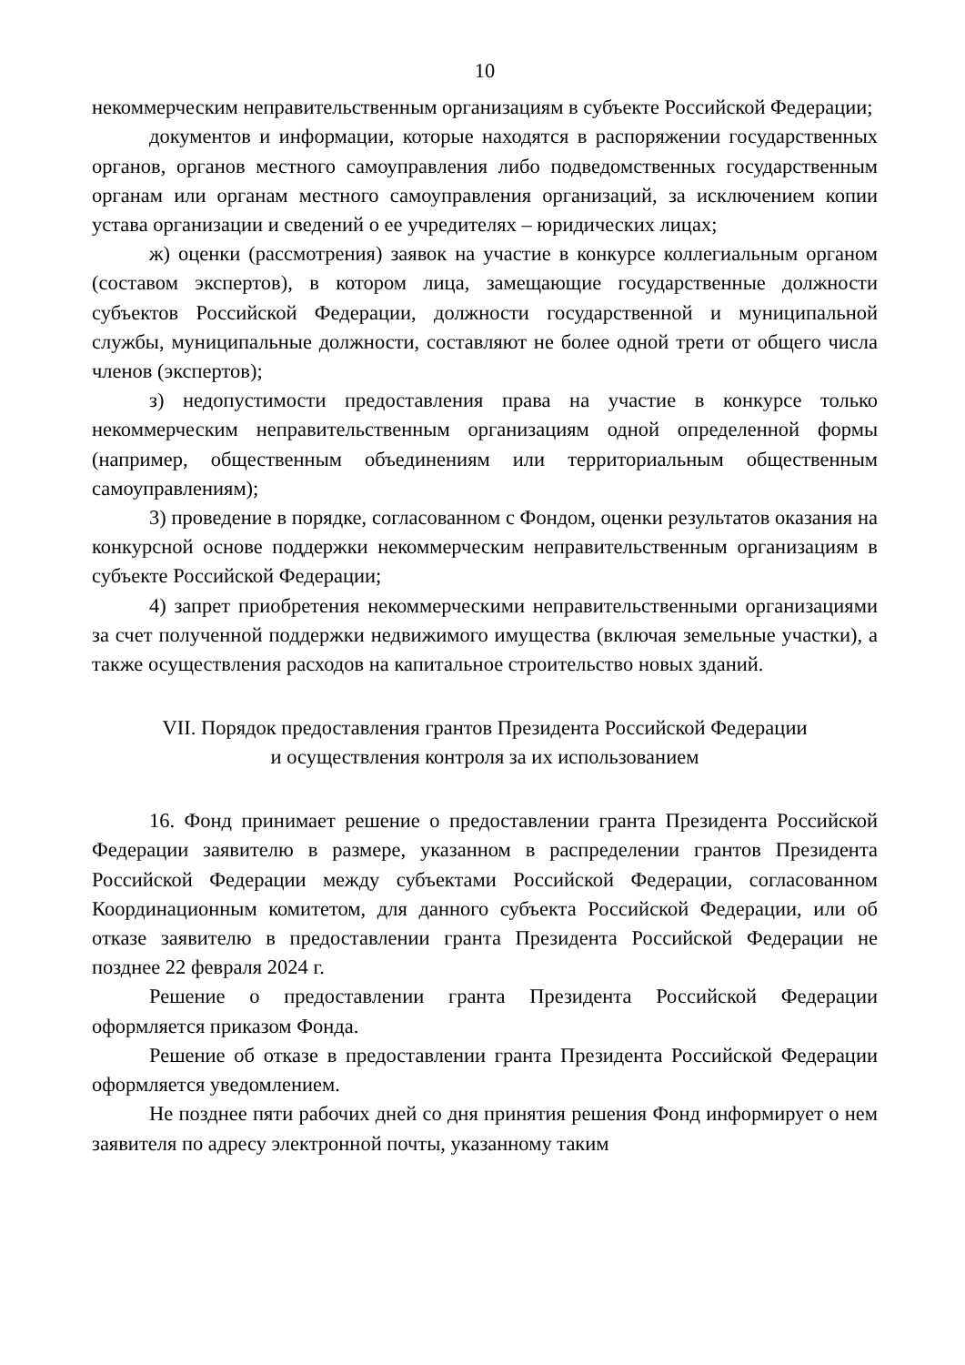10
некоммерческим неправительственным организациям в субъекте Российской Федерации;
документов и информации, которые находятся в распоряжении государственных органов, органов местного самоуправления либо подведомственных государственным органам или органам местного самоуправления организаций, за исключением копии устава организации и сведений о ее учредителях – юридических лицах;
ж) оценки (рассмотрения) заявок на участие в конкурсе коллегиальным органом (составом экспертов), в котором лица, замещающие государственные должности субъектов Российской Федерации, должности государственной и муниципальной службы, муниципальные должности, составляют не более одной трети от общего числа членов (экспертов);
з) недопустимости предоставления права на участие в конкурсе только некоммерческим неправительственным организациям одной определенной формы (например, общественным объединениям или территориальным общественным самоуправлениям);
3) проведение в порядке, согласованном с Фондом, оценки результатов оказания на конкурсной основе поддержки некоммерческим неправительственным организациям в субъекте Российской Федерации;
4) запрет приобретения некоммерческими неправительственными организациями за счет полученной поддержки недвижимого имущества (включая земельные участки), а также осуществления расходов на капитальное строительство новых зданий.
VII. Порядок предоставления грантов Президента Российской Федерации
и осуществления контроля за их использованием
16. Фонд принимает решение о предоставлении гранта Президента Российской Федерации заявителю в размере, указанном в распределении грантов Президента Российской Федерации между субъектами Российской Федерации, согласованном Координационным комитетом, для данного субъекта Российской Федерации, или об отказе заявителю в предоставлении гранта Президента Российской Федерации не позднее 22 февраля 2024 г.
Решение о предоставлении гранта Президента Российской Федерации оформляется приказом Фонда.
Решение об отказе в предоставлении гранта Президента Российской Федерации оформляется уведомлением.
Не позднее пяти рабочих дней со дня принятия решения Фонд информирует о нем заявителя по адресу электронной почты, указанному таким